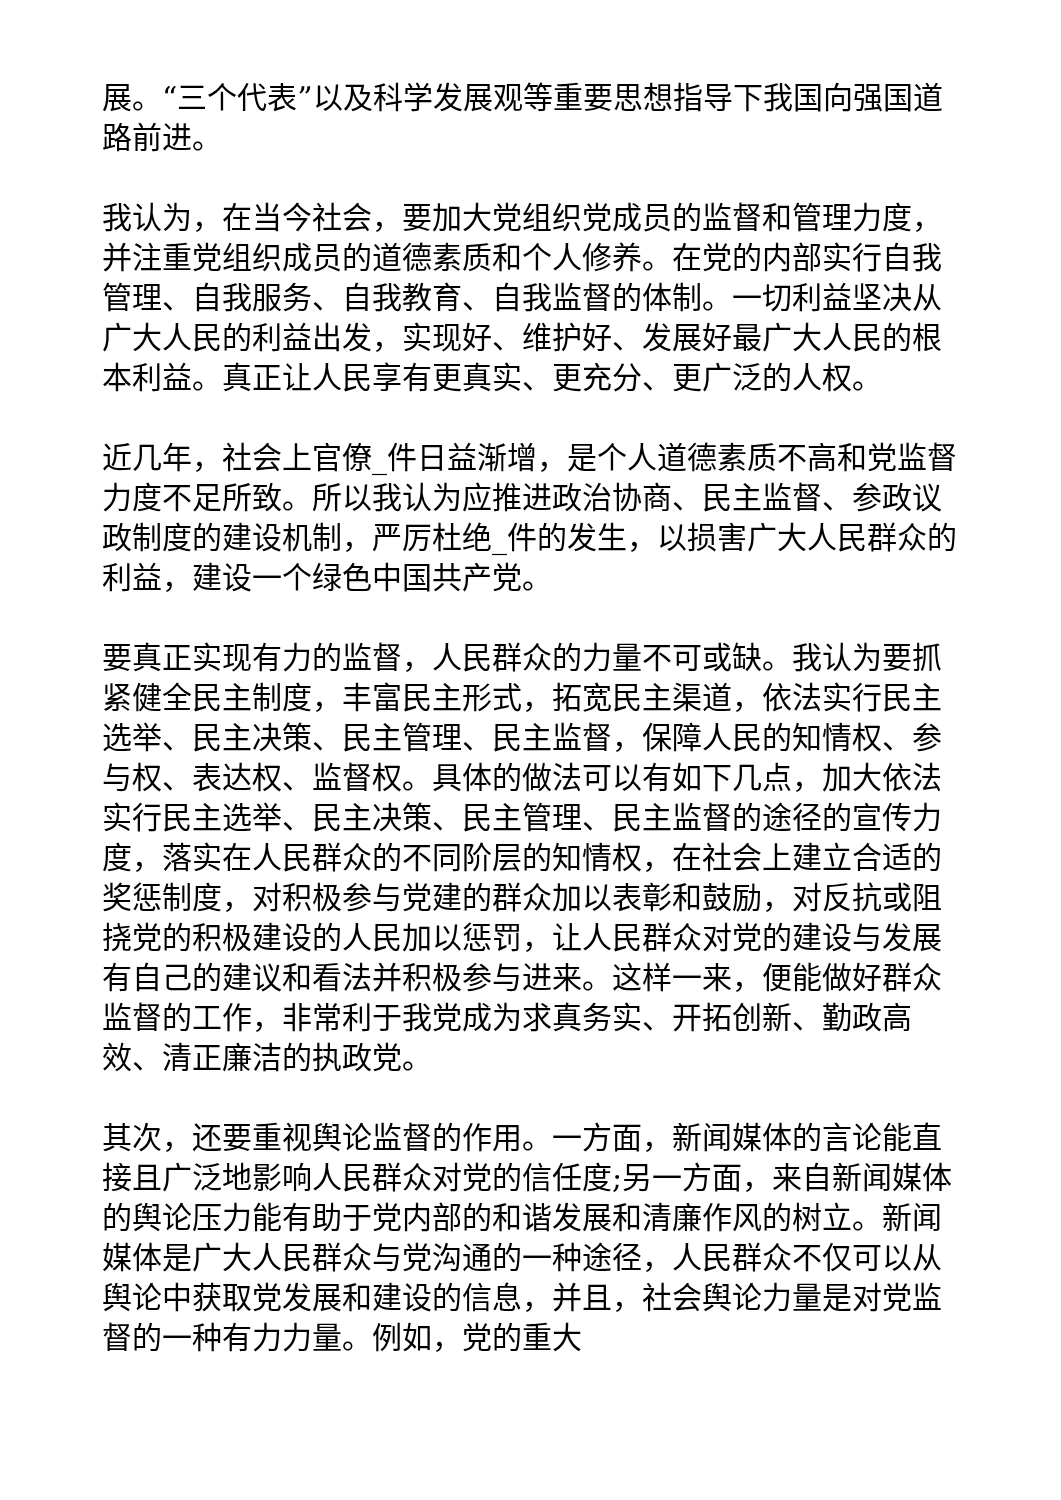展。“三个代表”以及科学发展观等重要思想指导下我国向强国道路前进。
我认为，在当今社会，要加大党组织党成员的监督和管理力度，并注重党组织成员的道德素质和个人修养。在党的内部实行自我管理、自我服务、自我教育、自我监督的体制。一切利益坚决从广大人民的利益出发，实现好、维护好、发展好最广大人民的根本利益。真正让人民享有更真实、更充分、更广泛的人权。
近几年，社会上官僚_件日益渐增，是个人道德素质不高和党监督力度不足所致。所以我认为应推进政治协商、民主监督、参政议政制度的建设机制，严厉杜绝_件的发生，以损害广大人民群众的利益，建设一个绿色中国共产党。
要真正实现有力的监督，人民群众的力量不可或缺。我认为要抓紧健全民主制度，丰富民主形式，拓宽民主渠道，依法实行民主选举、民主决策、民主管理、民主监督，保障人民的知情权、参与权、表达权、监督权。具体的做法可以有如下几点，加大依法实行民主选举、民主决策、民主管理、民主监督的途径的宣传力度，落实在人民群众的不同阶层的知情权，在社会上建立合适的奖惩制度，对积极参与党建的群众加以表彰和鼓励，对反抗或阻挠党的积极建设的人民加以惩罚，让人民群众对党的建设与发展有自己的建议和看法并积极参与进来。这样一来，便能做好群众监督的工作，非常利于我党成为求真务实、开拓创新、勤政高效、清正廉洁的执政党。
其次，还要重视舆论监督的作用。一方面，新闻媒体的言论能直接且广泛地影响人民群众对党的信任度;另一方面，来自新闻媒体的舆论压力能有助于党内部的和谐发展和清廉作风的树立。新闻媒体是广大人民群众与党沟通的一种途径，人民群众不仅可以从舆论中获取党发展和建设的信息，并且，社会舆论力量是对党监督的一种有力力量。例如，党的重大